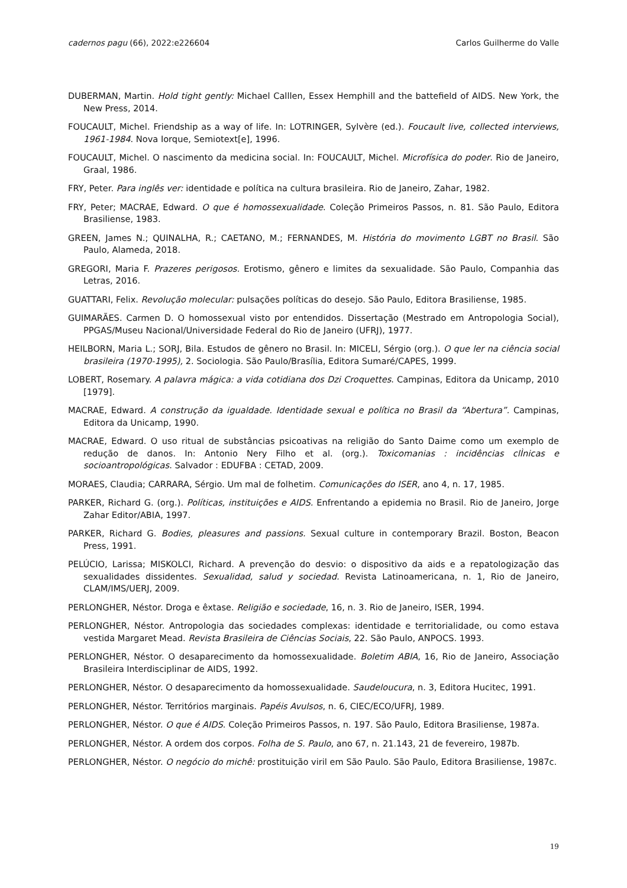cadernos pagu (66), 2022:e226604 Carlos Guilherme do Valle
DUBERMAN, Martin. Hold tight gently: Michael Calllen, Essex Hemphill and the battefield of AIDS. New York, the New Press, 2014.
FOUCAULT, Michel. Friendship as a way of life. In: LOTRINGER, Sylvère (ed.). Foucault live, collected interviews, 1961-1984. Nova Iorque, Semiotext[e], 1996.
FOUCAULT, Michel. O nascimento da medicina social. In: FOUCAULT, Michel. Microfísica do poder. Rio de Janeiro, Graal, 1986.
FRY, Peter. Para inglês ver: identidade e política na cultura brasileira. Rio de Janeiro, Zahar, 1982.
FRY, Peter; MACRAE, Edward. O que é homossexualidade. Coleção Primeiros Passos, n. 81. São Paulo, Editora Brasiliense, 1983.
GREEN, James N.; QUINALHA, R.; CAETANO, M.; FERNANDES, M. História do movimento LGBT no Brasil. São Paulo, Alameda, 2018.
GREGORI, Maria F. Prazeres perigosos. Erotismo, gênero e limites da sexualidade. São Paulo, Companhia das Letras, 2016.
GUATTARI, Felix. Revolução molecular: pulsações políticas do desejo. São Paulo, Editora Brasiliense, 1985.
GUIMARÃES. Carmen D. O homossexual visto por entendidos. Dissertação (Mestrado em Antropologia Social), PPGAS/Museu Nacional/Universidade Federal do Rio de Janeiro (UFRJ), 1977.
HEILBORN, Maria L.; SORJ, Bila. Estudos de gênero no Brasil. In: MICELI, Sérgio (org.). O que ler na ciência social brasileira (1970-1995), 2. Sociologia. São Paulo/Brasília, Editora Sumaré/CAPES, 1999.
LOBERT, Rosemary. A palavra mágica: a vida cotidiana dos Dzi Croquettes. Campinas, Editora da Unicamp, 2010 [1979].
MACRAE, Edward. A construção da igualdade. Identidade sexual e política no Brasil da “Abertura”. Campinas, Editora da Unicamp, 1990.
MACRAE, Edward. O uso ritual de substâncias psicoativas na religião do Santo Daime como um exemplo de redução de danos. In: Antonio Nery Filho et al. (org.). Toxicomanias : incidências clÌnicas e socioantropológicas. Salvador : EDUFBA : CETAD, 2009.
MORAES, Claudia; CARRARA, Sérgio. Um mal de folhetim. Comunicações do ISER, ano 4, n. 17, 1985.
PARKER, Richard G. (org.). Políticas, instituições e AIDS. Enfrentando a epidemia no Brasil. Rio de Janeiro, Jorge Zahar Editor/ABIA, 1997.
PARKER, Richard G. Bodies, pleasures and passions. Sexual culture in contemporary Brazil. Boston, Beacon Press, 1991.
PELÚCIO, Larissa; MISKOLCI, Richard. A prevenção do desvio: o dispositivo da aids e a repatologização das sexualidades dissidentes. Sexualidad, salud y sociedad. Revista Latinoamericana, n. 1, Rio de Janeiro, CLAM/IMS/UERJ, 2009.
PERLONGHER, Néstor. Droga e êxtase. Religião e sociedade, 16, n. 3. Rio de Janeiro, ISER, 1994.
PERLONGHER, Néstor. Antropologia das sociedades complexas: identidade e territorialidade, ou como estava vestida Margaret Mead. Revista Brasileira de Ciências Sociais, 22. São Paulo, ANPOCS. 1993.
PERLONGHER, Néstor. O desaparecimento da homossexualidade. Boletim ABIA, 16, Rio de Janeiro, Associação Brasileira Interdisciplinar de AIDS, 1992.
PERLONGHER, Néstor. O desaparecimento da homossexualidade. Saudeloucura, n. 3, Editora Hucitec, 1991.
PERLONGHER, Néstor. Territórios marginais. Papéis Avulsos, n. 6, CIEC/ECO/UFRJ, 1989.
PERLONGHER, Néstor. O que é AIDS. Coleção Primeiros Passos, n. 197. São Paulo, Editora Brasiliense, 1987a.
PERLONGHER, Néstor. A ordem dos corpos. Folha de S. Paulo, ano 67, n. 21.143, 21 de fevereiro, 1987b.
PERLONGHER, Néstor. O negócio do michê: prostituição viril em São Paulo. São Paulo, Editora Brasiliense, 1987c.
19